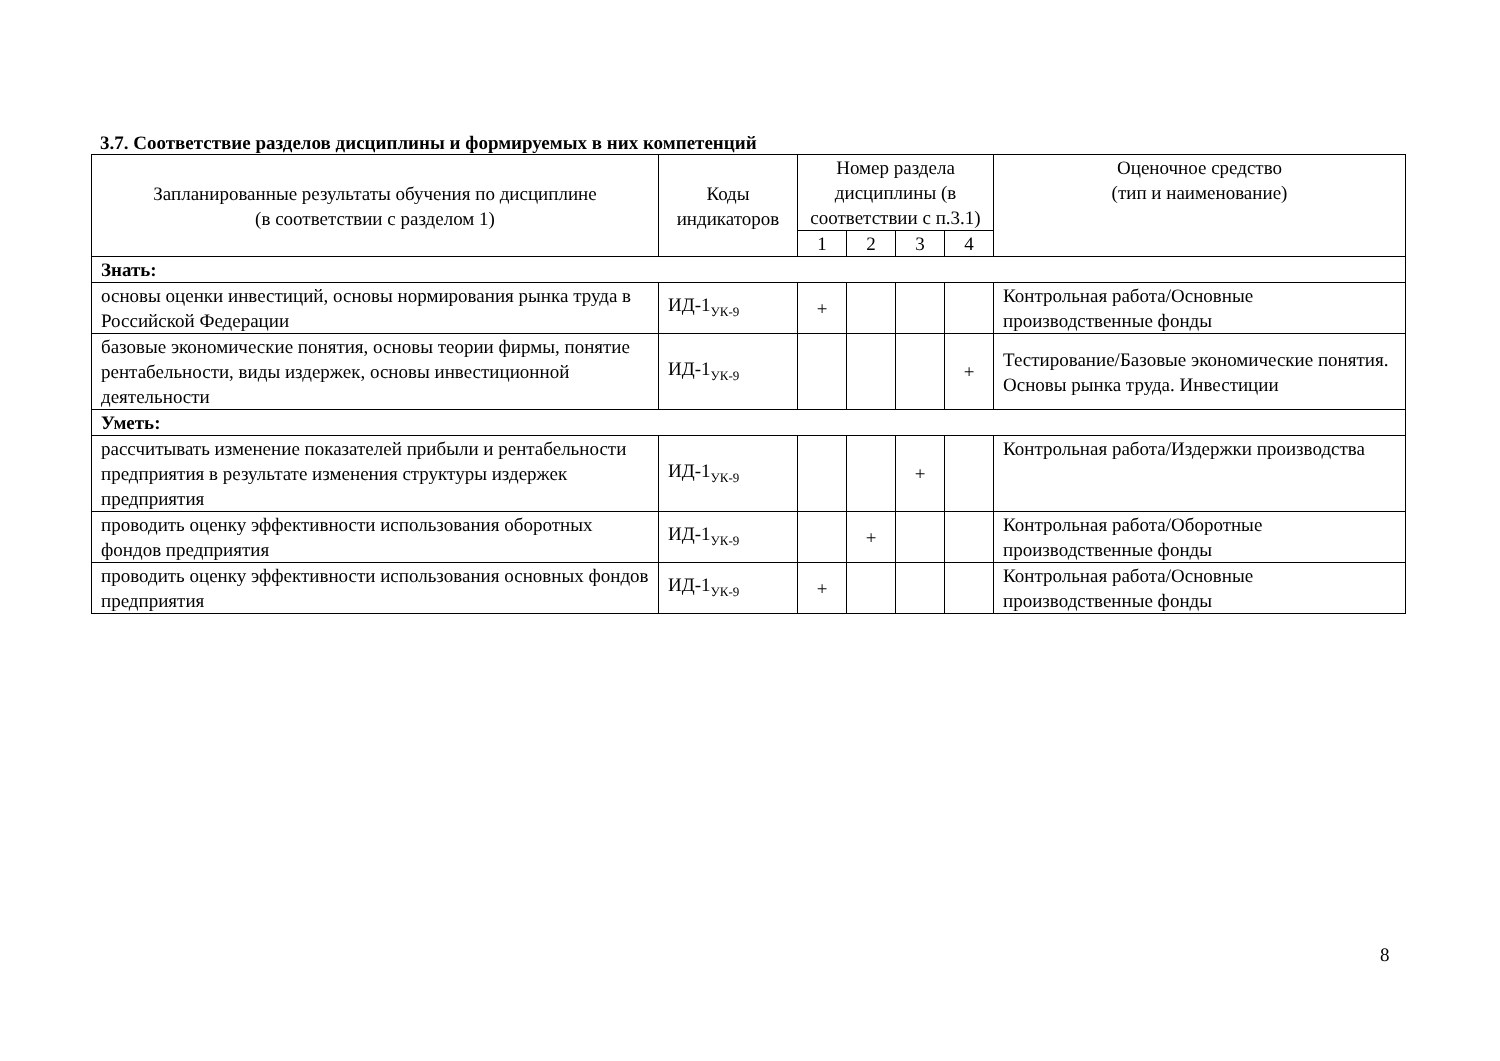3.7. Соответствие разделов дисциплины и формируемых в них компетенций
| Запланированные результаты обучения по дисциплине (в соответствии с разделом 1) | Коды индикаторов | Номер раздела дисциплины (в соответствии с п.3.1) | | | | Оценочное средство (тип и наименование) |
| --- | --- | --- | --- | --- | --- | --- |
| | | 1 | 2 | 3 | 4 | |
| Знать: | | | | | | |
| основы оценки инвестиций, основы нормирования рынка труда в Российской Федерации | ИД-1<sub>УК-9</sub> | + | | | | Контрольная работа/Основные производственные фонды |
| базовые экономические понятия, основы теории фирмы, понятие рентабельности, виды издержек, основы инвестиционной деятельности | ИД-1<sub>УК-9</sub> | | | | + | Тестирование/Базовые экономические понятия. Основы рынка труда. Инвестиции |
| Уметь: | | | | | | |
| рассчитывать изменение показателей прибыли и рентабельности предприятия в результате изменения структуры издержек предприятия | ИД-1<sub>УК-9</sub> | | | + | | Контрольная работа/Издержки производства |
| проводить оценку эффективности использования оборотных фондов предприятия | ИД-1<sub>УК-9</sub> | | + | | | Контрольная работа/Оборотные производственные фонды |
| проводить оценку эффективности использования основных фондов предприятия | ИД-1<sub>УК-9</sub> | + | | | | Контрольная работа/Основные производственные фонды |
8